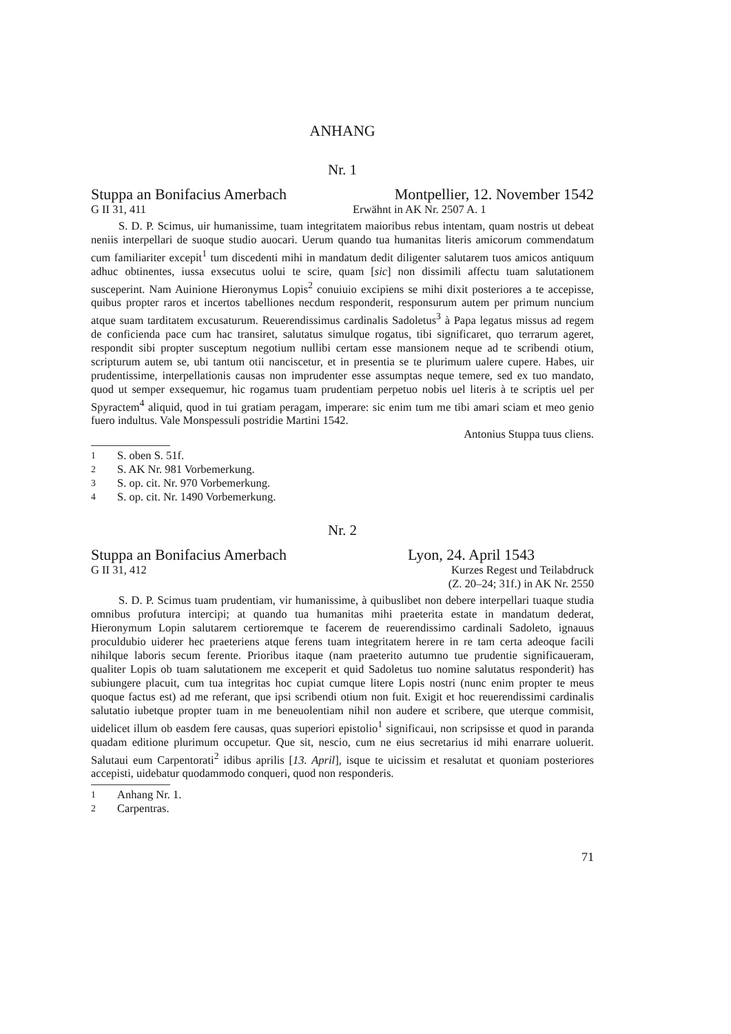ANHANG
Nr. 1
Stuppa an Bonifacius Amerbach Montpellier, 12. November 1542
G II 31, 411 Erwähnt in AK Nr. 2507 A. 1
S. D. P. Scimus, uir humanissime, tuam integritatem maioribus rebus intentam, quam nostris ut debeat neniis interpellari de suoque studio auocari. Uerum quando tua humanitas literis amicorum commendatum cum familiariter excepit<sup>1</sup> tum discedenti mihi in mandatum dedit diligenter salutarem tuos amicos antiquum adhuc obtinentes, iussa exsecutus uolui te scire, quam [sic] non dissimili affectu tuam salutationem susceperint. Nam Auinione Hieronymus Lopis<sup>2</sup> conuiuio excipiens se mihi dixit posteriores a te accepisse, quibus propter raros et incertos tabelliones necdum responderit, responsurum autem per primum nuncium atque suam tarditatem excusaturum. Reuerendissimus cardinalis Sadoletus<sup>3</sup> à Papa legatus missus ad regem de conficienda pace cum hac transiret, salutatus simulque rogatus, tibi significaret, quo terrarum ageret, respondit sibi propter susceptum negotium nullibi certam esse mansionem neque ad te scribendi otium, scripturum autem se, ubi tantum otii nanciscetur, et in presentia se te plurimum ualere cupere. Habes, uir prudentissime, interpellationis causas non imprudenter esse assumptas neque temere, sed ex tuo mandato, quod ut semper exsequemur, hic rogamus tuam prudentiam perpetuo nobis uel literis à te scriptis uel per Spyractem<sup>4</sup> aliquid, quod in tui gratiam peragam, imperare: sic enim tum me tibi amari sciam et meo genio fuero indultus. Vale Monspessuli postridie Martini 1542.
Antonius Stuppa tuus cliens.
<sup>1</sup> S. oben S. 51f.
<sup>2</sup> S. AK Nr. 981 Vorbemerkung.
<sup>3</sup> S. op. cit. Nr. 970 Vorbemerkung.
<sup>4</sup> S. op. cit. Nr. 1490 Vorbemerkung.
Nr. 2
Stuppa an Bonifacius Amerbach Lyon, 24. April 1543
G II 31, 412 Kurzes Regest und Teilabdruck
(Z. 20–24; 31f.) in AK Nr. 2550
S. D. P. Scimus tuam prudentiam, vir humanissime, à quibuslibet non debere interpellari tuaque studia omnibus profutura intercipi; at quando tua humanitas mihi praeterita estate in mandatum dederat, Hieronymum Lopin salutarem certioremque te facerem de reuerendissimo cardinali Sadoleto, ignauus proculdubio uiderer hec praeteriens atque ferens tuam integritatem herere in re tam certa adeoque facili nihilque laboris secum ferente. Prioribus itaque (nam praeterito autumno tue prudentie significaueram, qualiter Lopis ob tuam salutationem me exceperit et quid Sadoletus tuo nomine salutatus responderit) has subiungere placuit, cum tua integritas hoc cupiat cumque litere Lopis nostri (nunc enim propter te meus quoque factus est) ad me referant, que ipsi scribendi otium non fuit. Exigit et hoc reuerendissimi cardinalis salutatio iubetque propter tuam in me beneuolentiam nihil non audere et scribere, que uterque commisit, uidelicet illum ob easdem fere causas, quas superiori epistolio<sup>1</sup> significaui, non scripsisse et quod in paranda quadam editione plurimum occupetur. Que sit, nescio, cum ne eius secretarius id mihi enarrare uoluerit. Salutaui eum Carpentorati<sup>2</sup> idibus aprilis [13. April], isque te uicissim et resalutat et quoniam posteriores accepisti, uidebatur quodammodo conqueri, quod non responderis.
<sup>1</sup> Anhang Nr. 1.
<sup>2</sup> Carpentras.
71